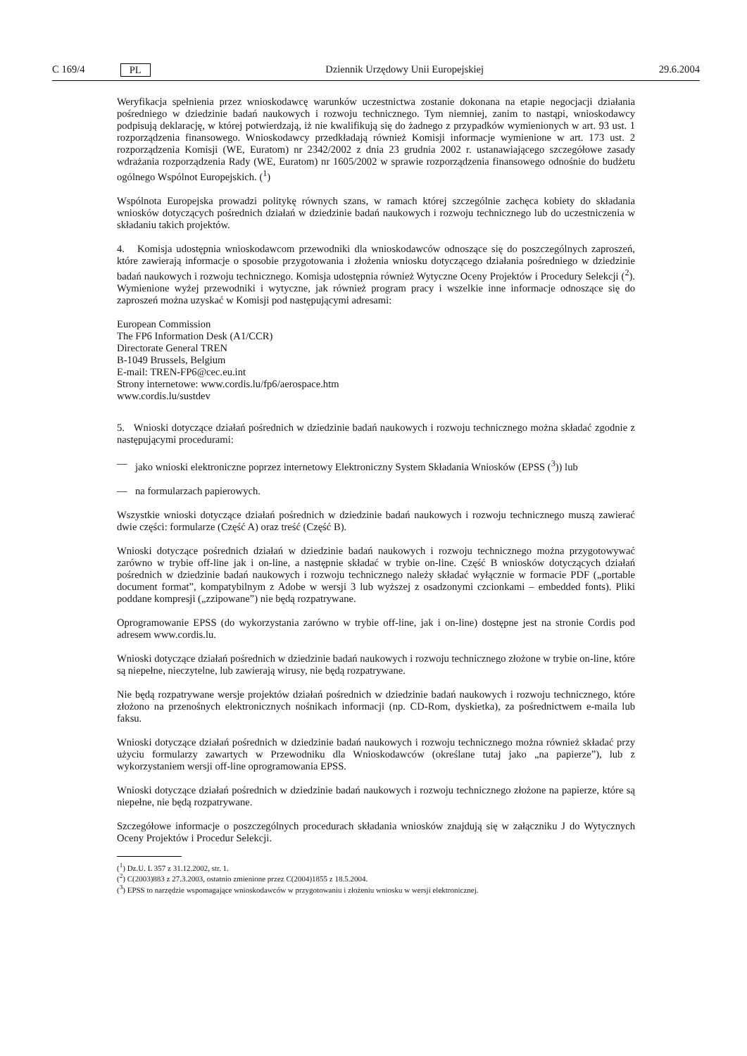C 169/4 PL Dziennik Urzędowy Unii Europejskiej 29.6.2004
Weryfikacja spełnienia przez wnioskodawcę warunków uczestnictwa zostanie dokonana na etapie negocjacji działania pośredniego w dziedzinie badań naukowych i rozwoju technicznego. Tym niemniej, zanim to nastąpi, wnioskodawcy podpisują deklarację, w której potwierdzają, iż nie kwalifikują się do żadnego z przypadków wymienionych w art. 93 ust. 1 rozporządzenia finansowego. Wnioskodawcy przedkładają również Komisji informacje wymienione w art. 173 ust. 2 rozporządzenia Komisji (WE, Euratom) nr 2342/2002 z dnia 23 grudnia 2002 r. ustanawiającego szczegółowe zasady wdrażania rozporządzenia Rady (WE, Euratom) nr 1605/2002 w sprawie rozporządzenia finansowego odnośnie do budżetu ogólnego Wspólnot Europejskich. (<sup>1</sup>)
Wspólnota Europejska prowadzi politykę równych szans, w ramach której szczególnie zachęca kobiety do składania wniosków dotyczących pośrednich działań w dziedzinie badań naukowych i rozwoju technicznego lub do uczestniczenia w składaniu takich projektów.
4. Komisja udostępnia wnioskodawcom przewodniki dla wnioskodawców odnoszące się do poszczególnych zaproszeń, które zawierają informacje o sposobie przygotowania i złożenia wniosku dotyczącego działania pośredniego w dziedzinie badań naukowych i rozwoju technicznego. Komisja udostępnia również Wytyczne Oceny Projektów i Procedury Selekcji (<sup>2</sup>). Wymienione wyżej przewodniki i wytyczne, jak również program pracy i wszelkie inne informacje odnoszące się do zaproszeń można uzyskać w Komisji pod następującymi adresami:
European Commission
The FP6 Information Desk (A1/CCR)
Directorate General TREN
B-1049 Brussels, Belgium
E-mail: TREN-FP6@cec.eu.int
Strony internetowe: www.cordis.lu/fp6/aerospace.htm
www.cordis.lu/sustdev
5. Wnioski dotyczące działań pośrednich w dziedzinie badań naukowych i rozwoju technicznego można składać zgodnie z następującymi procedurami:
— jako wnioski elektroniczne poprzez internetowy Elektroniczny System Składania Wniosków (EPSS (<sup>3</sup>)) lub
— na formularzach papierowych.
Wszystkie wnioski dotyczące działań pośrednich w dziedzinie badań naukowych i rozwoju technicznego muszą zawierać dwie części: formularze (Część A) oraz treść (Część B).
Wnioski dotyczące pośrednich działań w dziedzinie badań naukowych i rozwoju technicznego można przygotowywać zarówno w trybie off-line jak i on-line, a następnie składać w trybie on-line. Część B wniosków dotyczących działań pośrednich w dziedzinie badań naukowych i rozwoju technicznego należy składać wyłącznie w formacie PDF („portable document format”, kompatybilnym z Adobe w wersji 3 lub wyższej z osadzonymi czcionkami – embedded fonts). Pliki poddane kompresji („zzipowane”) nie będą rozpatrywane.
Oprogramowanie EPSS (do wykorzystania zarówno w trybie off-line, jak i on-line) dostępne jest na stronie Cordis pod adresem www.cordis.lu.
Wnioski dotyczące działań pośrednich w dziedzinie badań naukowych i rozwoju technicznego złożone w trybie on-line, które są niepełne, nieczytelne, lub zawierają wirusy, nie będą rozpatrywane.
Nie będą rozpatrywane wersje projektów działań pośrednich w dziedzinie badań naukowych i rozwoju technicznego, które złożono na przenośnych elektronicznych nośnikach informacji (np. CD-Rom, dyskietka), za pośrednictwem e-maila lub faksu.
Wnioski dotyczące działań pośrednich w dziedzinie badań naukowych i rozwoju technicznego można również składać przy użyciu formularzy zawartych w Przewodniku dla Wnioskodawców (określane tutaj jako „na papierze”), lub z wykorzystaniem wersji off-line oprogramowania EPSS.
Wnioski dotyczące działań pośrednich w dziedzinie badań naukowych i rozwoju technicznego złożone na papierze, które są niepełne, nie będą rozpatrywane.
Szczegółowe informacje o poszczególnych procedurach składania wniosków znajdują się w załączniku J do Wytycznych Oceny Projektów i Procedur Selekcji.
(<sup>1</sup>) Dz.U. L 357 z 31.12.2002, str. 1.
(<sup>2</sup>) C(2003)883 z 27.3.2003, ostatnio zmienione przez C(2004)1855 z 18.5.2004.
(<sup>3</sup>) EPSS to narzędzie wspomagające wnioskodawców w przygotowaniu i złożeniu wniosku w wersji elektronicznej.